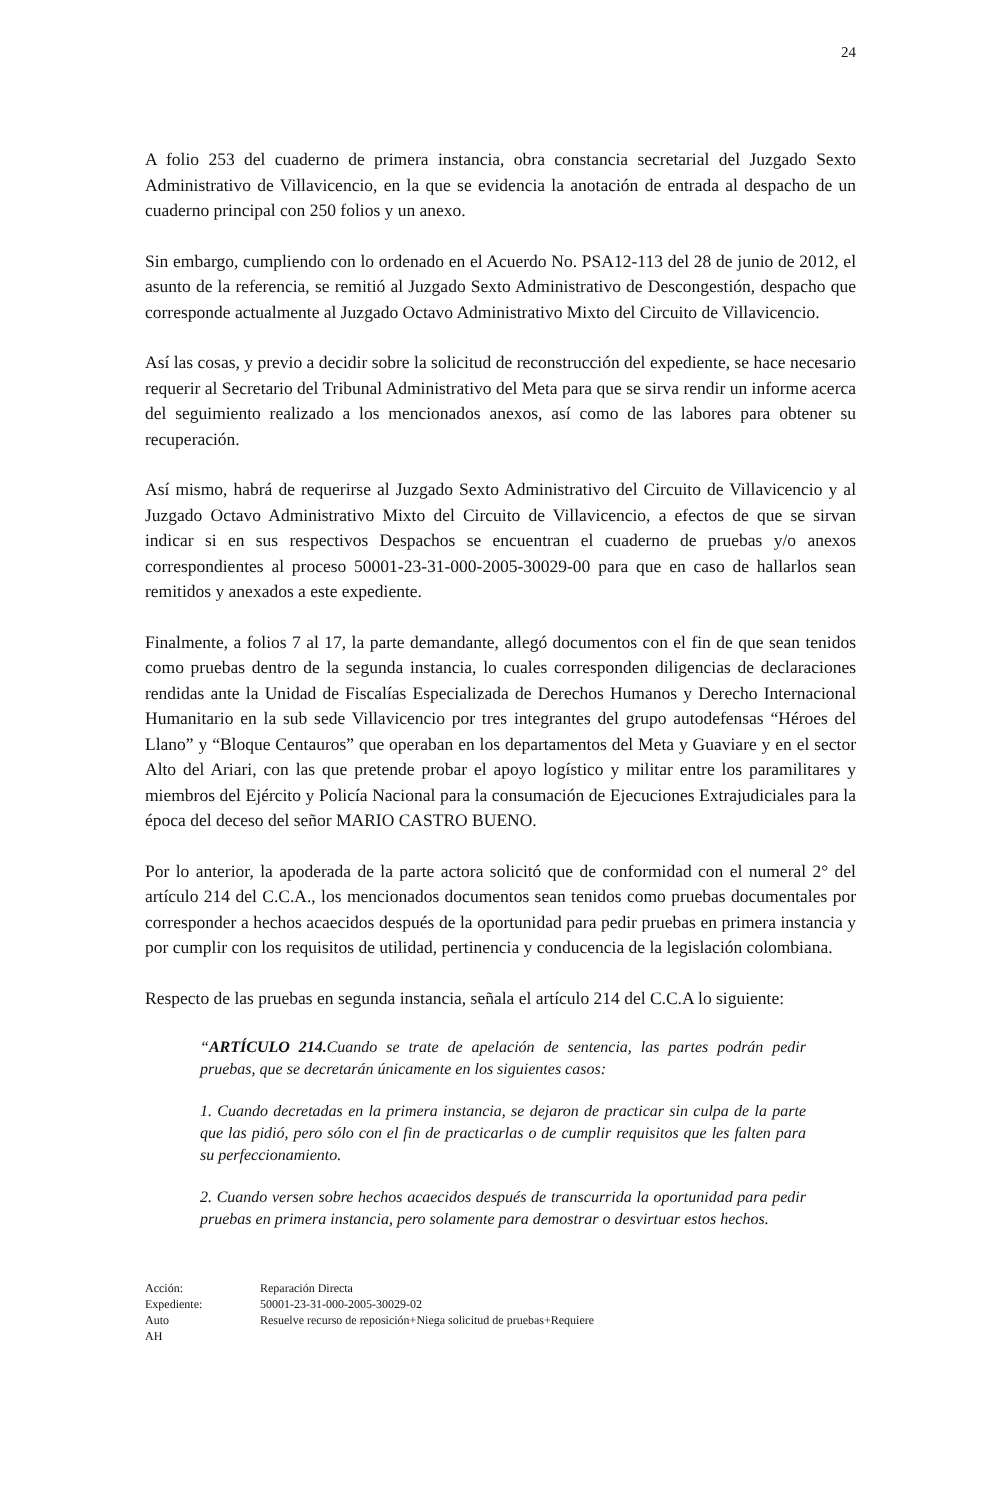24
A folio 253 del cuaderno de primera instancia, obra constancia secretarial del Juzgado Sexto Administrativo de Villavicencio, en la que se evidencia la anotación de entrada al despacho de un cuaderno principal con 250 folios y un anexo.
Sin embargo, cumpliendo con lo ordenado en el Acuerdo No. PSA12-113 del 28 de junio de 2012, el asunto de la referencia, se remitió al Juzgado Sexto Administrativo de Descongestión, despacho que corresponde actualmente al Juzgado Octavo Administrativo Mixto del Circuito de Villavicencio.
Así las cosas, y previo a decidir sobre la solicitud de reconstrucción del expediente, se hace necesario requerir al Secretario del Tribunal Administrativo del Meta para que se sirva rendir un informe acerca del seguimiento realizado a los mencionados anexos, así como de las labores para obtener su recuperación.
Así mismo, habrá de requerirse al Juzgado Sexto Administrativo del Circuito de Villavicencio y al Juzgado Octavo Administrativo Mixto del Circuito de Villavicencio, a efectos de que se sirvan indicar si en sus respectivos Despachos se encuentran el cuaderno de pruebas y/o anexos correspondientes al proceso 50001-23-31-000-2005-30029-00 para que en caso de hallarlos sean remitidos y anexados a este expediente.
Finalmente, a folios 7 al 17, la parte demandante, allegó documentos con el fin de que sean tenidos como pruebas dentro de la segunda instancia, lo cuales corresponden diligencias de declaraciones rendidas ante la Unidad de Fiscalías Especializada de Derechos Humanos y Derecho Internacional Humanitario en la sub sede Villavicencio por tres integrantes del grupo autodefensas “Héroes del Llano” y “Bloque Centauros” que operaban en los departamentos del Meta y Guaviare y en el sector Alto del Ariari, con las que pretende probar el apoyo logístico y militar entre los paramilitares y miembros del Ejército y Policía Nacional para la consumación de Ejecuciones Extrajudiciales para la época del deceso del señor MARIO CASTRO BUENO.
Por lo anterior, la apoderada de la parte actora solicitó que de conformidad con el numeral 2° del artículo 214 del C.C.A., los mencionados documentos sean tenidos como pruebas documentales por corresponder a hechos acaecidos después de la oportunidad para pedir pruebas en primera instancia y por cumplir con los requisitos de utilidad, pertinencia y conducencia de la legislación colombiana.
Respecto de las pruebas en segunda instancia, señala el artículo 214 del C.C.A lo siguiente:
“ARTÍCULO 214. Cuando se trate de apelación de sentencia, las partes podrán pedir pruebas, que se decretarán únicamente en los siguientes casos:
1. Cuando decretadas en la primera instancia, se dejaron de practicar sin culpa de la parte que las pidió, pero sólo con el fin de practicarlas o de cumplir requisitos que les falten para su perfeccionamiento.
2. Cuando versen sobre hechos acaecidos después de transcurrida la oportunidad para pedir pruebas en primera instancia, pero solamente para demostrar o desvirtuar estos hechos.
Acción: Reparación Directa Expediente: 50001-23-31-000-2005-30029-02 Auto Resuelve recurso de reposición+Niega solicitud de pruebas+Requiere AH